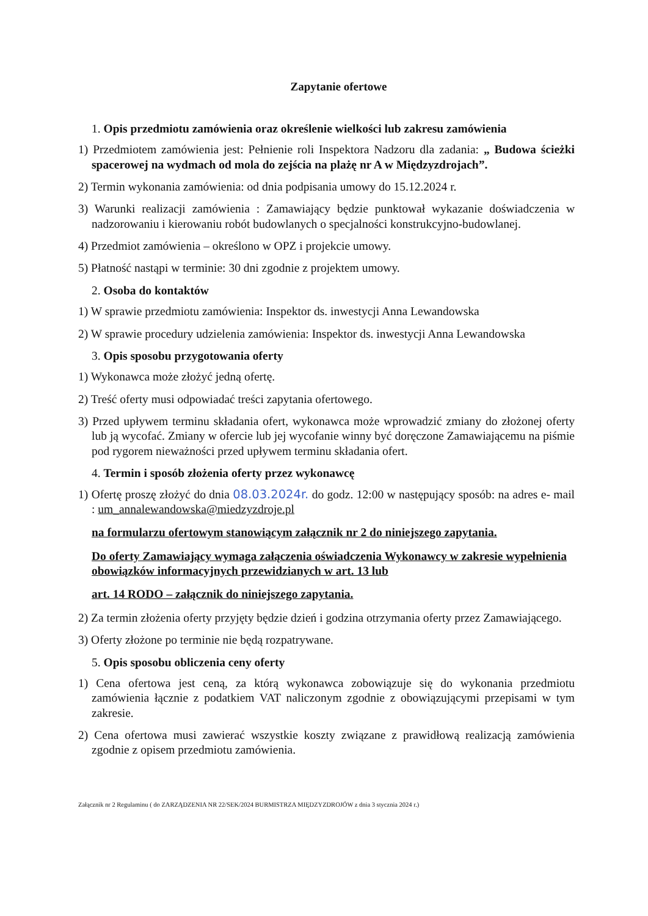Zapytanie ofertowe
1. Opis przedmiotu zamówienia oraz określenie wielkości lub zakresu zamówienia
1) Przedmiotem zamówienia jest: Pełnienie roli Inspektora Nadzoru dla zadania: „ Budowa ścieżki spacerowej na wydmach od mola do zejścia na plażę nr A w Międzyzdrojach”.
2) Termin wykonania zamówienia: od dnia podpisania umowy do 15.12.2024 r.
3) Warunki realizacji zamówienia : Zamawiający będzie punktował wykazanie doświadczenia w nadzorowaniu i kierowaniu robót budowlanych o specjalności konstrukcyjno-budowlanej.
4) Przedmiot zamówienia – określono w OPZ i projekcie umowy.
5) Płatność nastąpi w terminie: 30 dni zgodnie z projektem umowy.
2. Osoba do kontaktów
1) W sprawie przedmiotu zamówienia: Inspektor ds. inwestycji Anna Lewandowska
2) W sprawie procedury udzielenia zamówienia: Inspektor ds. inwestycji Anna Lewandowska
3. Opis sposobu przygotowania oferty
1) Wykonawca może złożyć jedną ofertę.
2) Treść oferty musi odpowiadać treści zapytania ofertowego.
3) Przed upływem terminu składania ofert, wykonawca może wprowadzić zmiany do złożonej oferty lub ją wycofać. Zmiany w ofercie lub jej wycofanie winny być doręczone Zamawiającemu na piśmie pod rygorem nieważności przed upływem terminu składania ofert.
4. Termin i sposób złożenia oferty przez wykonawcę
1) Ofertę proszę złożyć do dnia 08.03.2024r. do godz. 12:00 w następujący sposób: na adres e- mail : um_annalewandowska@miedzyzdroje.pl
na formularzu ofertowym stanowiącym załącznik nr 2 do niniejszego zapytania.
Do oferty Zamawiający wymaga załączenia oświadczenia Wykonawcy w zakresie wypełnienia obowiązków informacyjnych przewidzianych w art. 13 lub
art. 14 RODO – załącznik do niniejszego zapytania.
2) Za termin złożenia oferty przyjęty będzie dzień i godzina otrzymania oferty przez Zamawiającego.
3) Oferty złożone po terminie nie będą rozpatrywane.
5. Opis sposobu obliczenia ceny oferty
1) Cena ofertowa jest ceną, za którą wykonawca zobowiązuje się do wykonania przedmiotu zamówienia łącznie z podatkiem VAT naliczonym zgodnie z obowiązującymi przepisami w tym zakresie.
2) Cena ofertowa musi zawierać wszystkie koszty związane z prawidłową realizacją zamówienia zgodnie z opisem przedmiotu zamówienia.
Załącznik nr 2 Regulaminu ( do ZARZĄDZENIA NR 22/SEK/2024 BURMISTRZA MIĘDZYZDROJÓW z dnia 3 stycznia 2024 r.)